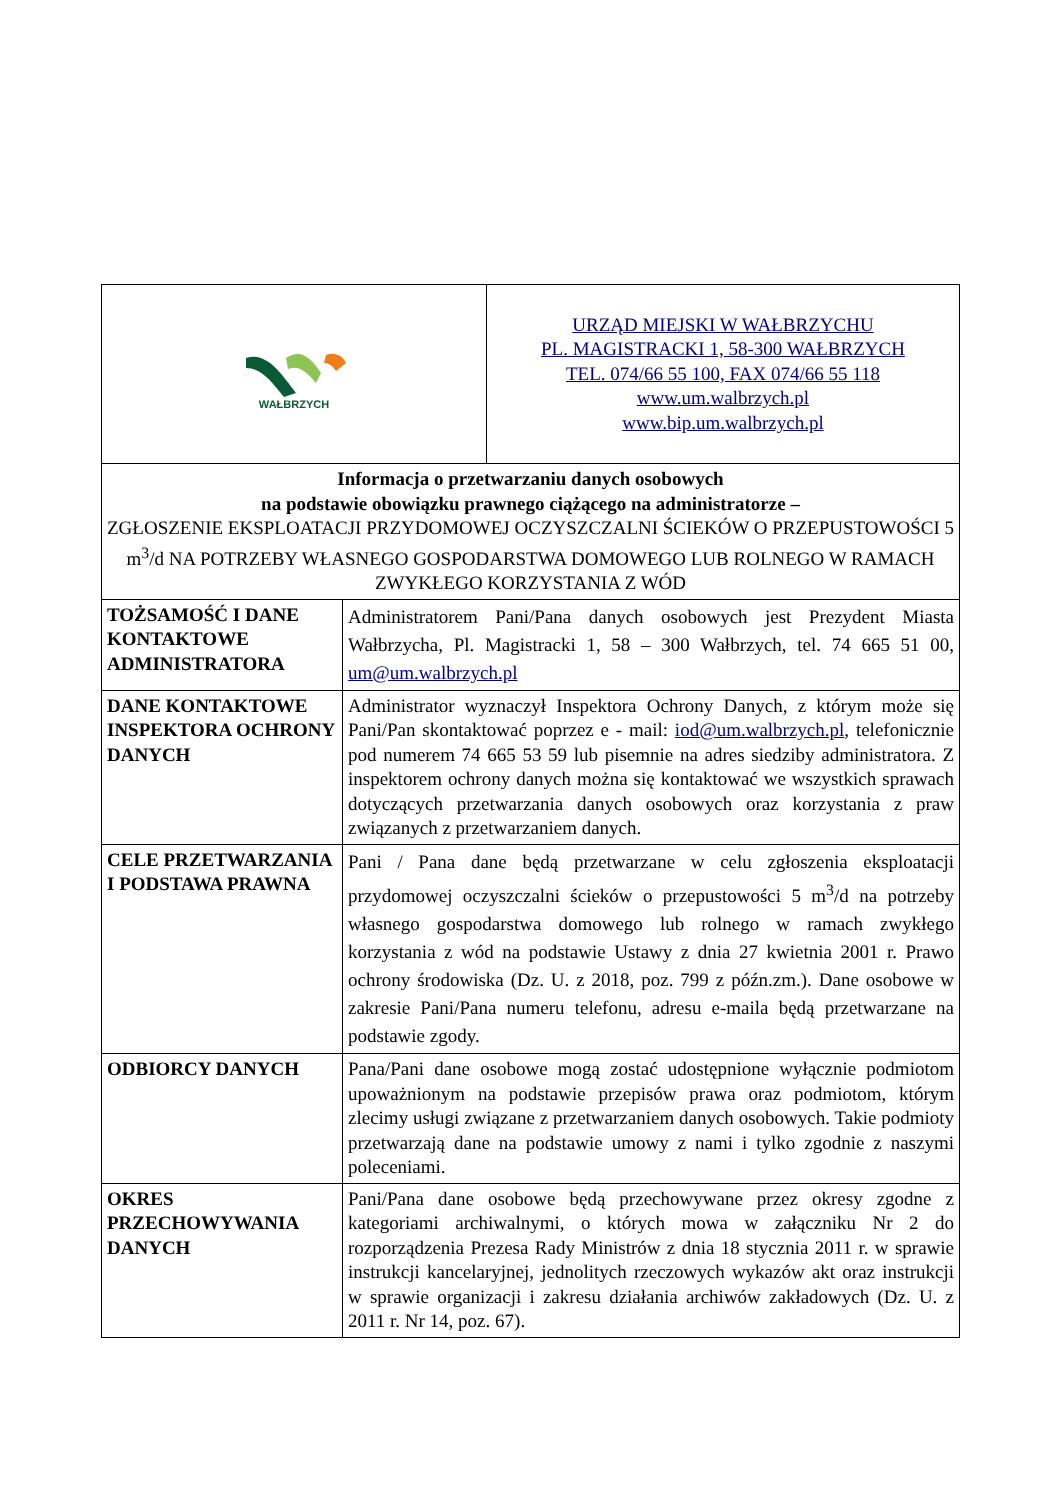| WAŁBRZYCH | | URZĄD MIEJSKI W WAŁBRZYCHU PL. MAGISTRACKI 1, 58-300 WAŁBRZYCH TEL. 074/66 55 100, FAX 074/66 55 118 www.um.walbrzych.pl www.bip.um.walbrzych.pl |
| Informacja o przetwarzaniu danych osobowych na podstawie obowiązku prawnego ciążącego na administratorze – ZGŁOSZENIE EKSPLOATACJI PRZYDOMOWEJ OCZYSZCZALNI ŚCIEKÓW O PRZEPUSTOWOŚCI 5 m<sup>3</sup>/d NA POTRZEBY WŁASNEGO GOSPODARSTWA DOMOWEGO LUB ROLNEGO W RAMACH ZWYKŁEGO KORZYSTANIA Z WÓD | | |
| TOŻSAMOŚĆ I DANE KONTAKTOWE ADMINISTRATORA | Administratorem Pani/Pana danych osobowych jest Prezydent Miasta Wałbrzycha, Pl. Magistracki 1, 58 – 300 Wałbrzych, tel. 74 665 51 00, um@um.walbrzych.pl | |
| DANE KONTAKTOWE INSPEKTORA OCHRONY DANYCH | Administrator wyznaczył Inspektora Ochrony Danych, z którym może się Pani/Pan skontaktować poprzez e - mail: iod@um.walbrzych.pl , telefonicznie pod numerem 74 665 53 59 lub pisemnie na adres siedziby administratora. Z inspektorem ochrony danych można się kontaktować we wszystkich sprawach dotyczących przetwarzania danych osobowych oraz korzystania z praw związanych z przetwarzaniem danych. | |
| CELE PRZETWARZANIA I PODSTAWA PRAWNA | Pani / Pana dane będą przetwarzane w celu zgłoszenia eksploatacji przydomowej oczyszczalni ścieków o przepustowości 5 m<sup>3</sup>/d na potrzeby własnego gospodarstwa domowego lub rolnego w ramach zwykłego korzystania z wód na podstawie Ustawy z dnia 27 kwietnia 2001 r. Prawo ochrony środowiska (Dz. U. z 2018, poz. 799 z późn.zm.). Dane osobowe w zakresie Pani/Pana numeru telefonu, adresu e-maila będą przetwarzane na podstawie zgody. | |
| ODBIORCY DANYCH | Pana/Pani dane osobowe mogą zostać udostępnione wyłącznie podmiotom upoważnionym na podstawie przepisów prawa oraz podmiotom, którym zlecimy usługi związane z przetwarzaniem danych osobowych. Takie podmioty przetwarzają dane na podstawie umowy z nami i tylko zgodnie z naszymi poleceniami. | |
| OKRES PRZECHOWYWANIA DANYCH | Pani/Pana dane osobowe będą przechowywane przez okresy zgodne z kategoriami archiwalnymi, o których mowa w załączniku Nr 2 do rozporządzenia Prezesa Rady Ministrów z dnia 18 stycznia 2011 r. w sprawie instrukcji kancelaryjnej, jednolitych rzeczowych wykazów akt oraz instrukcji w sprawie organizacji i zakresu działania archiwów zakładowych (Dz. U. z 2011 r. Nr 14, poz. 67). | |